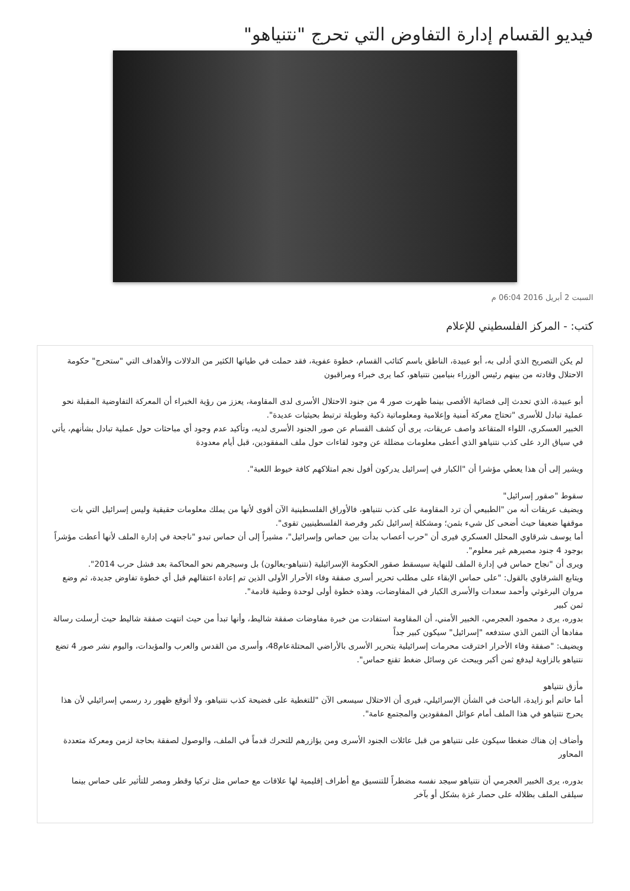فيديو القسام إدارة التفاوض التي تحرج "نتنياهو"
السبت 2 أبريل 2016 06:04 م
كتب: - المركز الفلسطيني للإعلام
لم يكن التصريح الذي أدلى به، أبو عبيدة، الناطق باسم كتائب القسام، خطوة عفوية، فقد حملت في طياتها الكثير من الدلالات والأهداف التي "ستحرج" حكومة الاحتلال وقادته من بينهم رئيس الوزراء بنيامين نتنياهو، كما يرى خبراء ومراقبون
أبو عبيدة، الذي تحدث إلى فضائية الأقصى بينما ظهرت صور 4 من جنود الاحتلال الأسرى لدى المقاومة، يعزز من رؤية الخبراء أن المعركة التفاوضية المقبلة نحو عملية تبادل للأسرى "تحتاج معركة أمنية وإعلامية ومعلوماتية ذكية وطويلة ترتبط بحيثيات عديدة".
الخبير العسكري، اللواء المتقاعد واصف عريقات، يرى أن كشف القسام عن صور الجنود الأسرى لديه، وتأكيد عدم وجود أي مباحثات حول عملية تبادل بشأنهم، يأتي في سياق الرد على كذب نتنياهو الذي أعطى معلومات مضللة عن وجود لقاءات حول ملف المفقودين، قبل أيام معدودة
ويشير إلى أن هذا يعطي مؤشرا أن "الكبار في إسرائيل يدركون أفول نجم امتلاكهم كافة خيوط اللعبة".
سقوط "صقور إسرائيل"
ويضيف عريقات أنه من "الطبيعي أن ترد المقاومة على كذب نتنياهو، فالأوراق الفلسطينية الآن أقوى لأنها من يملك معلومات حقيقية وليس إسرائيل التي بات موقفها ضعيفا حيث أضحى كل شيء بثمن؛ ومشكلة إسرائيل تكبر وفرصة الفلسطينيين تقوى".
أما يوسف شرقاوي المحلل العسكري فيرى أن "حرب أعصاب بدأت بين حماس وإسرائيل"، مشيراً إلى أن حماس تبدو "ناجحة في إدارة الملف لأنها أعطت مؤشراً بوجود 4 جنود مصيرهم غير معلوم".
ويرى أن "نجاح حماس في إدارة الملف للنهاية سيسقط صقور الحكومة الإسرائيلية (نتنياهو-يعالون) بل وسيجرهم نحو المحاكمة بعد فشل حرب 2014".
ويتابع الشرقاوي بالقول: "على حماس الإبقاء على مطلب تحرير أسرى صفقة وفاء الأحرار الأولى الذين تم إعادة اعتقالهم قبل أي خطوة تفاوض جديدة، ثم وضع مروان البرغوثي وأحمد سعدات والأسرى الكبار في المفاوضات، وهذه خطوة أولى لوحدة وطنية قادمة".
ثمن كبير
بدوره، يرى د محمود العجرمي، الخبير الأمني، أن المقاومة استفادت من خبرة مفاوضات صفقة شاليط، وأنها تبدأ من حيث انتهت صفقة شاليط حيث أرسلت رسالة مفادها أن الثمن الذي ستدفعه "إسرائيل" سيكون كبير جداً
ويضيف: "صفقة وفاء الأحرار اخترقت محرمات إسرائيلية بتحرير الأسرى بالأراضي المحتلةعام48، وأسرى من القدس والعرب والمؤبدات، واليوم نشر صور 4 تضع نتنياهو بالزاوية ليدفع ثمن أكبر ويبحث عن وسائل ضغط تقنع حماس".
مأزق نتنياهو
أما حاتم أبو زايدة، الباحث في الشأن الإسرائيلي، فيرى أن الاحتلال سيسعى الآن "للتغطية على فضيحة كذب نتنياهو، ولا أتوقع ظهور رد رسمي إسرائيلي لأن هذا يحرج نتنياهو في هذا الملف أمام عوائل المفقودين والمجتمع عامة".
وأضاف إن هناك ضغطا سيكون على نتنياهو من قبل عائلات الجنود الأسرى ومن يؤازرهم للتحرك قدماً في الملف، والوصول لصفقة بحاجة لزمن ومعركة متعددة المحاور
بدوره، يرى الخبير العجرمي أن نتنياهو سيجد نفسه مضطراً للتنسيق مع أطراف إقليمية لها علاقات مع حماس مثل تركيا وقطر ومصر للتأثير على حماس بينما سيلقى الملف بظلاله على حصار غزة بشكل أو بآخر